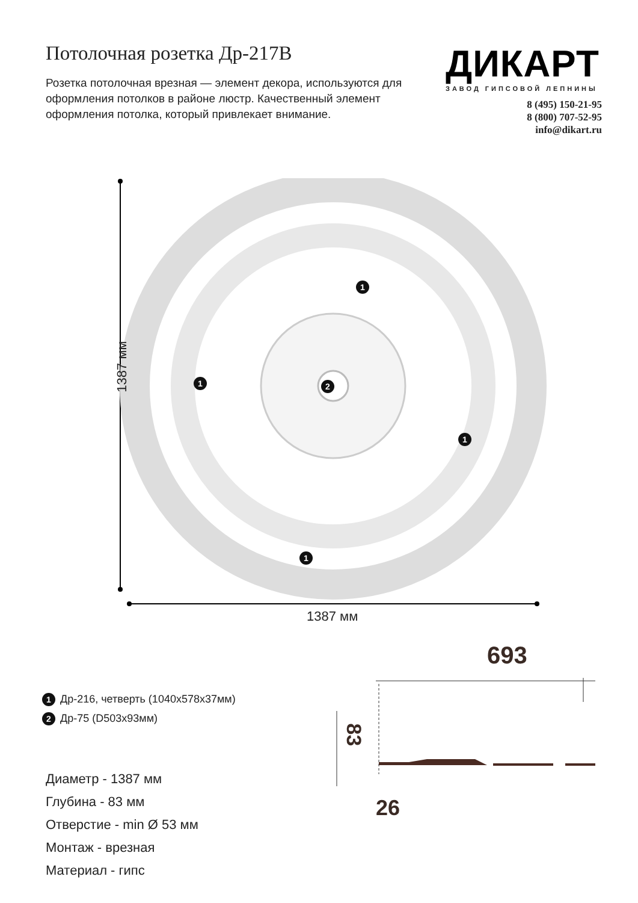Потолочная розетка Др-217В
Розетка потолочная врезная — элемент декора, используются для оформления потолков в районе люстр. Качественный элемент оформления потолка, который привлекает внимание.
ДИКАРТ
ЗАВОД ГИПСОВОЙ ЛЕПНИНЫ
8 (495) 150-21-95
8 (800) 707-52-95
info@dikart.ru
1387 мм
1387 мм
1
1
1
1
2
1 Др-216, четверть (1040x578x37мм)
2 Др-75 (D503x93мм)
Диаметр - 1387 мм
Глубина - 83 мм
Отверстие - min Ø 53 мм
Монтаж - врезная
Материал - гипс
693
83
26